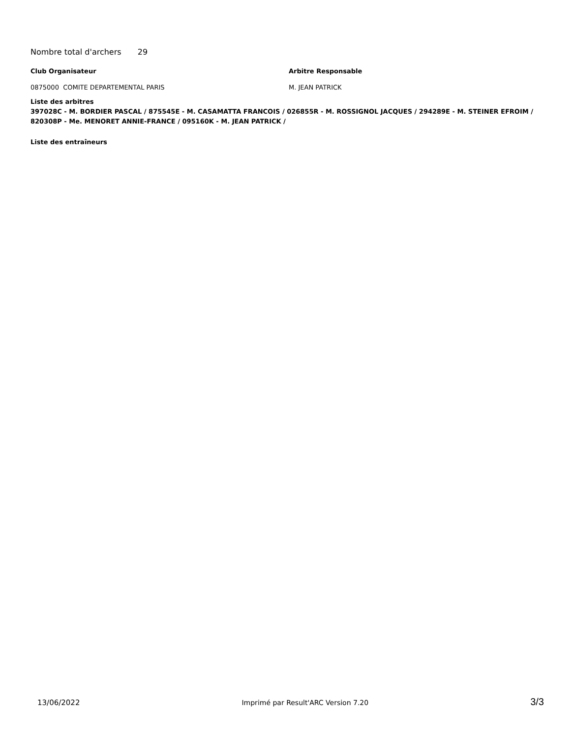Nombre total d'archers 29
Club Organisateur Arbitre Responsable
0875000 COMITE DEPARTEMENTAL PARIS M. JEAN PATRICK
Liste des arbitres
397028C - M. BORDIER PASCAL / 875545E - M. CASAMATTA FRANCOIS / 026855R - M. ROSSIGNOL JACQUES / 294289E - M. STEINER EFROIM / 820308P - Me. MENORET ANNIE-FRANCE / 095160K - M. JEAN PATRICK /
Liste des entraîneurs
13/06/2022 Imprimé par Result'ARC Version 7.20 3/3